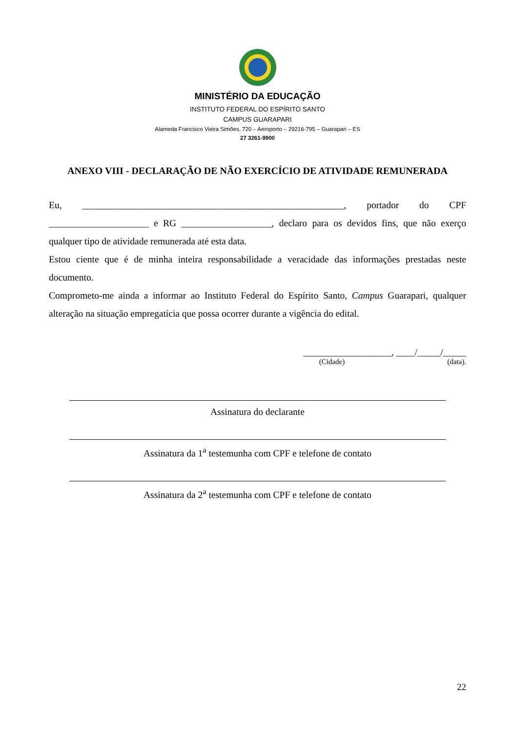MINISTÉRIO DA EDUCAÇÃO
INSTITUTO FEDERAL DO ESPÍRITO SANTO
CAMPUS GUARAPARI
Alameda Francisco Vieira Simões, 720 – Aeroporto – 29216-795 – Guarapari – ES
27 3261-9900
ANEXO VIII - DECLARAÇÃO DE NÃO EXERCÍCIO DE ATIVIDADE REMUNERADA
Eu, _______________________________________________________, portador do CPF _____________________ e RG ___________________, declaro para os devidos fins, que não exerço qualquer tipo de atividade remunerada até esta data.
Estou ciente que é de minha inteira responsabilidade a veracidade das informações prestadas neste documento.
Comprometo-me ainda a informar ao Instituto Federal do Espírito Santo, Campus Guarapari, qualquer alteração na situação empregatícia que possa ocorrer durante a vigência do edital.
___________________, ____/_____/_____
(Cidade) (data).
Assinatura do declarante
Assinatura da 1<sup>a</sup> testemunha com CPF e telefone de contato
Assinatura da 2<sup>a</sup> testemunha com CPF e telefone de contato
22